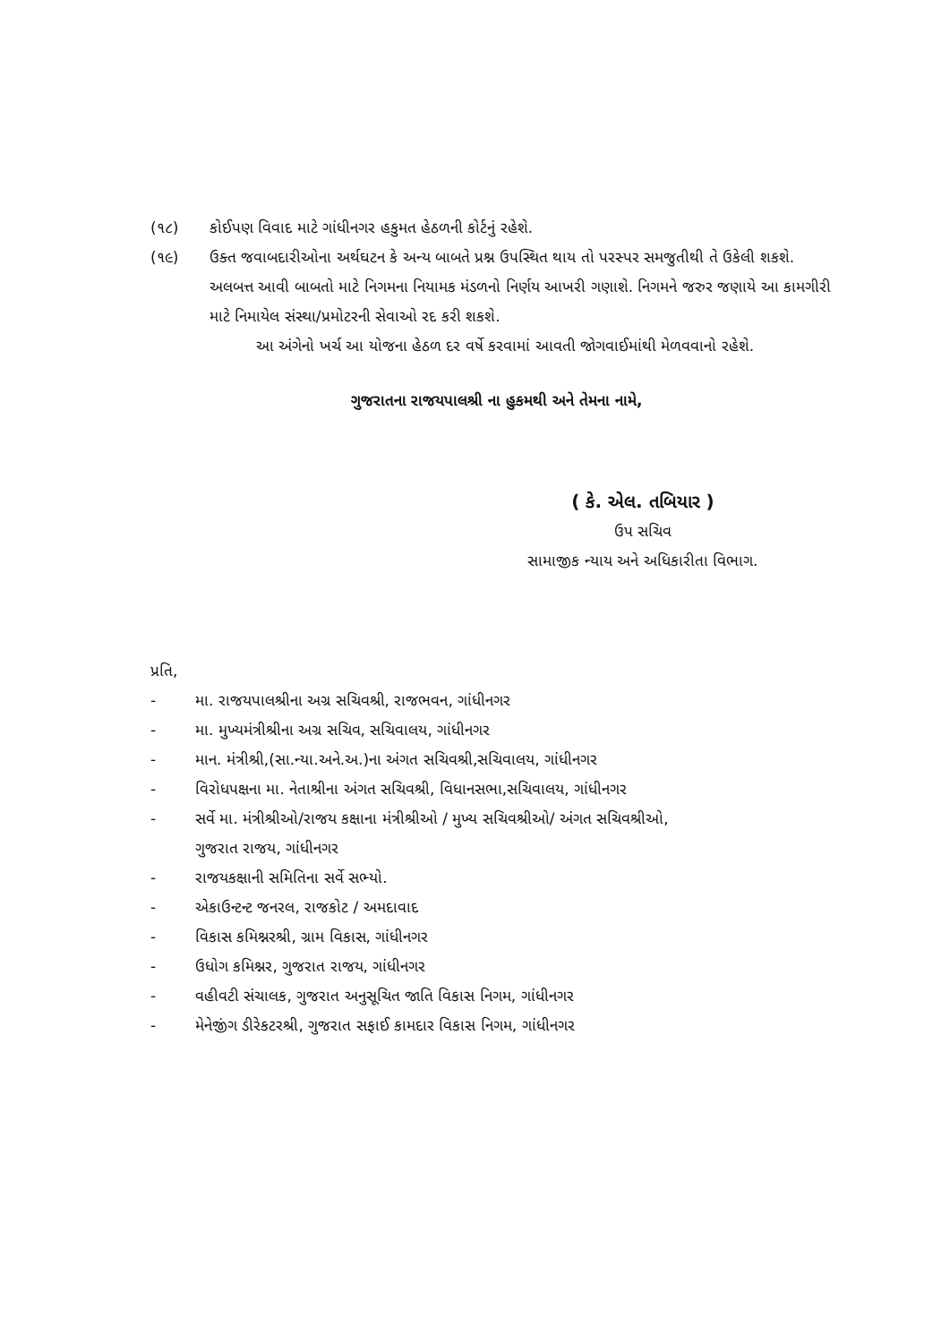(૧૮) કોઈપણ વિવાદ માટે ગાંધીનગર હકુમત હેઠળની કોર્ટનું રહેશે.
(૧૯) ઉક્ત જવાબદારીઓના અર્થઘટન કે અન્ય બાબતે પ્રશ્ન ઉપસ્થિત થાય તો પરસ્પર સમજુતીથી તે ઉકેલી શકશે. અલબત્ત આવી બાબતો માટે નિગમના નિયામક મંડળનો નિર્ણય આખરી ગણાશે. નિગમને જરુર જણાયે આ કામગીરી માટે નિમાયેલ સંસ્થા/પ્રમોટરની સેવાઓ રદ કરી શકશે.
આ અંગેનો ખર્ચ આ યોજના હેઠળ દર વર્ષે કરવામાં આવતી જોગવાઈમાંથી મેળવવાનો રહેશે.
ગુજરાતના રાજયપાલશ્રી ના હુકમથી અને તેમના નામે,
( કે. એલ. તબિયાર )
ઉપ સચિવ
સામાજીક ન્યાય અને અધિકારીતા વિભાગ.
પ્રતિ,
- મા. રાજયપાલશ્રીના અગ્ર સચિવશ્રી, રાજભવન, ગાંધીનગર
- મા. મુખ્યમંત્રીશ્રીના અગ્ર સચિવ, સચિવાલય, ગાંધીનગર
- માન. મંત્રીશ્રી,(સા.ન્યા.અને.અ.)ના અંગત સચિવશ્રી,સચિવાલય, ગાંધીનગર
- વિરોધપક્ષના મા. નેતાશ્રીના અંગત સચિવશ્રી, વિધાનસભા,સચિવાલય, ગાંધીનગર
- સર્વે મા. મંત્રીશ્રીઓ/રાજય કક્ષાના મંત્રીશ્રીઓ / મુખ્ય સચિવશ્રીઓ/ અંગત સચિવશ્રીઓ,
ગુજરાત રાજય, ગાંધીનગર
- રાજયકક્ષાની સમિતિના સર્વે સભ્યો.
- એકાઉન્ટન્ટ જનરલ, રાજકોટ / અમદાવાદ
- વિકાસ કમિશ્નરશ્રી, ગ્રામ વિકાસ, ગાંધીનગર
- ઉધોગ કમિશ્નર, ગુજરાત રાજય, ગાંધીનગર
- વહીવટી સંચાલક, ગુજરાત અનુસૂચિત જાતિ વિકાસ નિગમ, ગાંધીનગર
- મેનેજીંગ ડીરેકટરશ્રી, ગુજરાત સફાઈ કામદાર વિકાસ નિગમ, ગાંધીનગર